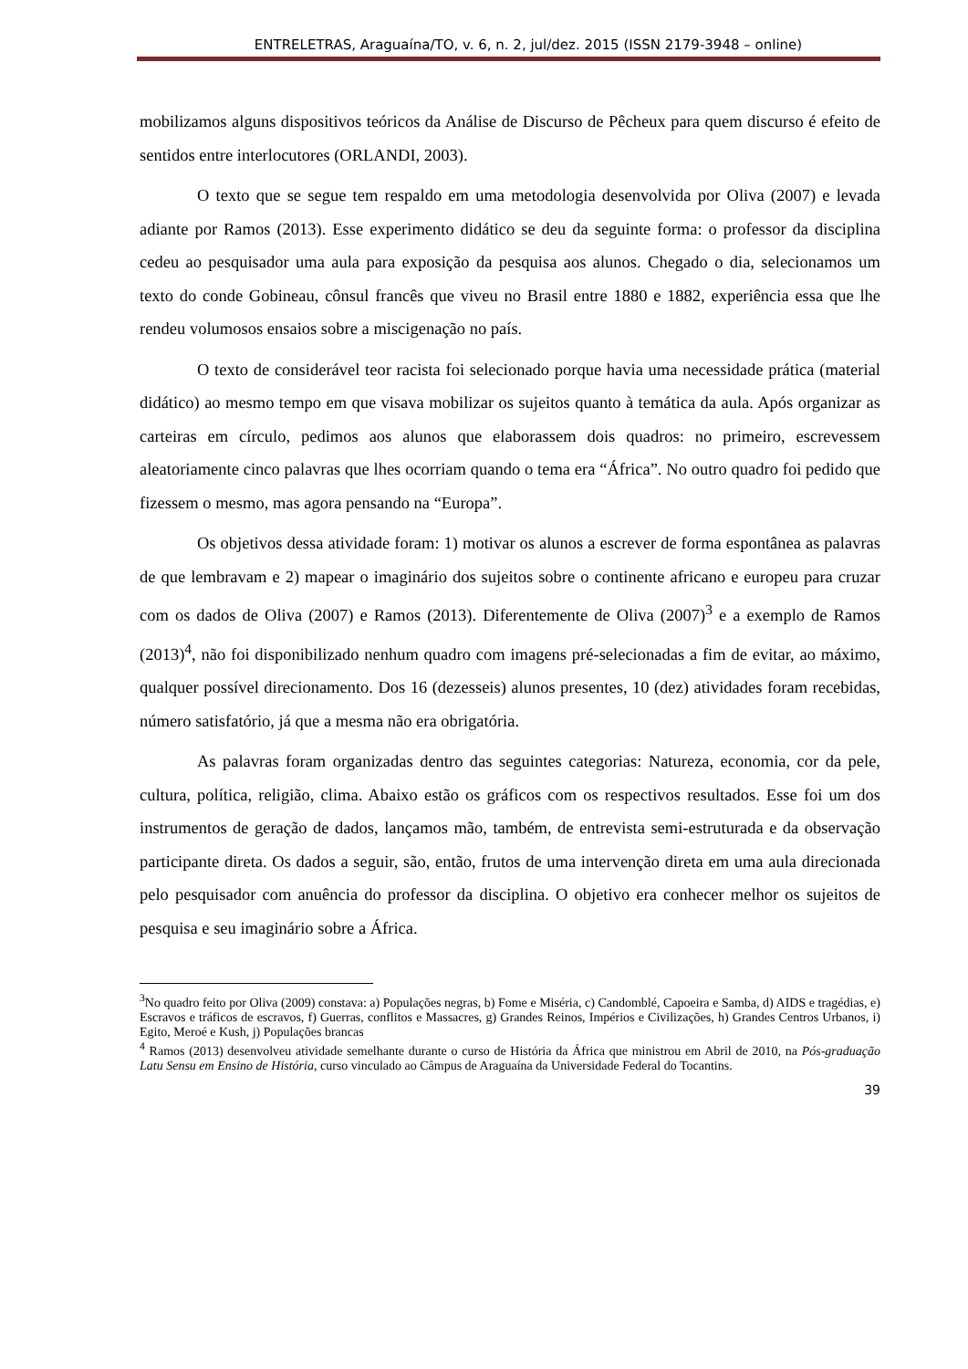ENTRELETRAS, Araguaína/TO, v. 6, n. 2, jul/dez. 2015 (ISSN 2179-3948 – online)
mobilizamos alguns dispositivos teóricos da Análise de Discurso de Pêcheux para quem discurso é efeito de sentidos entre interlocutores (ORLANDI, 2003).
O texto que se segue tem respaldo em uma metodologia desenvolvida por Oliva (2007) e levada adiante por Ramos (2013). Esse experimento didático se deu da seguinte forma: o professor da disciplina cedeu ao pesquisador uma aula para exposição da pesquisa aos alunos. Chegado o dia, selecionamos um texto do conde Gobineau, cônsul francês que viveu no Brasil entre 1880 e 1882, experiência essa que lhe rendeu volumosos ensaios sobre a miscigenação no país.
O texto de considerável teor racista foi selecionado porque havia uma necessidade prática (material didático) ao mesmo tempo em que visava mobilizar os sujeitos quanto à temática da aula. Após organizar as carteiras em círculo, pedimos aos alunos que elaborassem dois quadros: no primeiro, escrevessem aleatoriamente cinco palavras que lhes ocorriam quando o tema era “África”. No outro quadro foi pedido que fizessem o mesmo, mas agora pensando na “Europa”.
Os objetivos dessa atividade foram: 1) motivar os alunos a escrever de forma espontânea as palavras de que lembravam e 2) mapear o imaginário dos sujeitos sobre o continente africano e europeu para cruzar com os dados de Oliva (2007) e Ramos (2013). Diferentemente de Oliva (2007)<sup>3</sup> e a exemplo de Ramos (2013)<sup>4</sup>, não foi disponibilizado nenhum quadro com imagens pré-selecionadas a fim de evitar, ao máximo, qualquer possível direcionamento. Dos 16 (dezesseis) alunos presentes, 10 (dez) atividades foram recebidas, número satisfatório, já que a mesma não era obrigatória.
As palavras foram organizadas dentro das seguintes categorias: Natureza, economia, cor da pele, cultura, política, religião, clima. Abaixo estão os gráficos com os respectivos resultados. Esse foi um dos instrumentos de geração de dados, lançamos mão, também, de entrevista semi-estruturada e da observação participante direta. Os dados a seguir, são, então, frutos de uma intervenção direta em uma aula direcionada pelo pesquisador com anuência do professor da disciplina. O objetivo era conhecer melhor os sujeitos de pesquisa e seu imaginário sobre a África.
<sup>3</sup> No quadro feito por Oliva (2009) constava: a) Populações negras, b) Fome e Miséria, c) Candomblé, Capoeira e Samba, d) AIDS e tragédias, e) Escravos e tráficos de escravos, f) Guerras, conflitos e Massacres, g) Grandes Reinos, Impérios e Civilizações, h) Grandes Centros Urbanos, i) Egito, Meroé e Kush, j) Populações brancas
<sup>4</sup> Ramos (2013) desenvolveu atividade semelhante durante o curso de História da África que ministrou em Abril de 2010, na Pós-graduação Latu Sensu em Ensino de História, curso vinculado ao Câmpus de Araguaína da Universidade Federal do Tocantins.
39